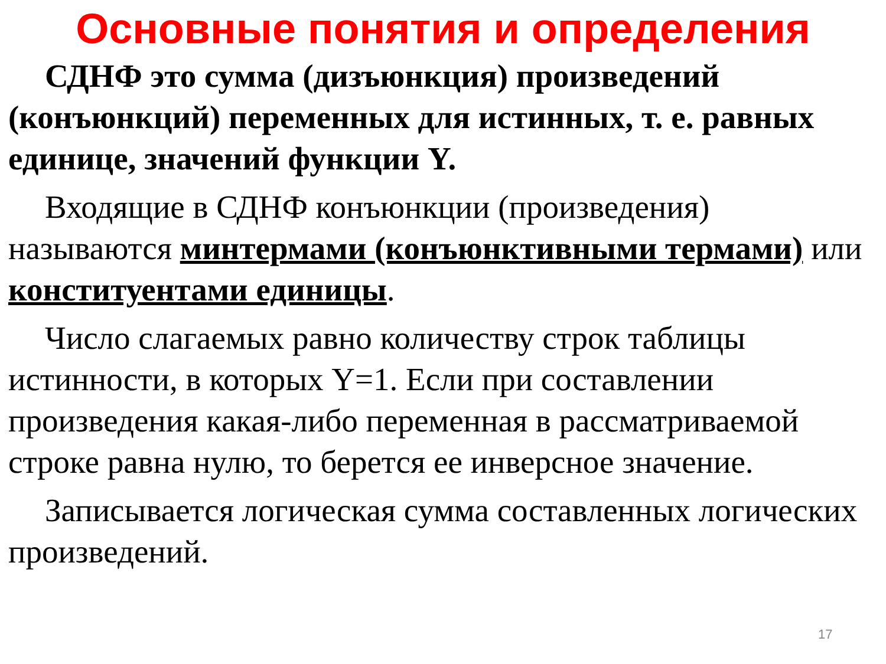Основные понятия и определения
СДНФ это сумма (дизъюнкция) произведений (конъюнкций) переменных для истинных, т. е. равных единице, значений функции Y.
Входящие в СДНФ конъюнкции (произведения) называются минтермами (конъюнктивными термами) или конституентами единицы.
Число слагаемых равно количеству строк таблицы истинности, в которых Y=1. Если при составлении произведения какая-либо переменная в рассматриваемой строке равна нулю, то берется ее инверсное значение.
Записывается логическая сумма составленных логических произведений.
17